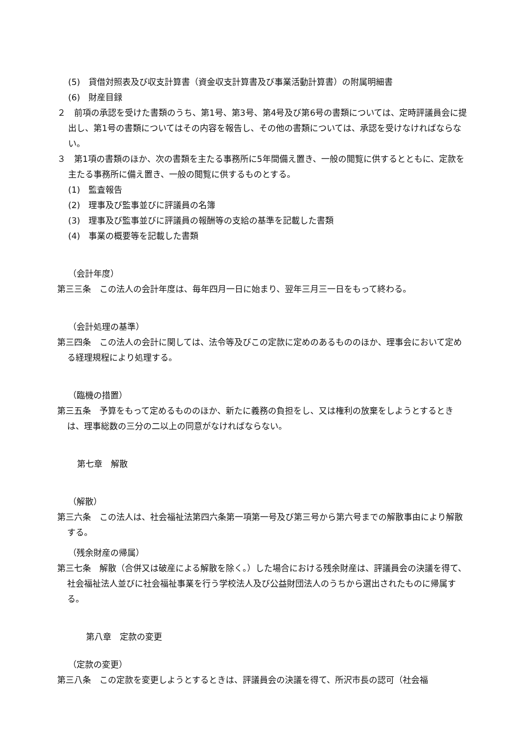(5)　貸借対照表及び収支計算書（資金収支計算書及び事業活動計算書）の附属明細書
(6)　財産目録
２　前項の承認を受けた書類のうち、第1号、第3号、第4号及び第6号の書類については、定時評議員会に提出し、第1号の書類についてはその内容を報告し、その他の書類については、承認を受けなければならない。
３　第1項の書類のほか、次の書類を主たる事務所に5年間備え置き、一般の閲覧に供するとともに、定款を主たる事務所に備え置き、一般の閲覧に供するものとする。
(1)　監査報告
(2)　理事及び監事並びに評議員の名簿
(3)　理事及び監事並びに評議員の報酬等の支給の基準を記載した書類
(4)　事業の概要等を記載した書類
（会計年度）
第三三条　この法人の会計年度は、毎年四月一日に始まり、翌年三月三一日をもって終わる。
（会計処理の基準）
第三四条　この法人の会計に関しては、法令等及びこの定款に定めのあるもののほか、理事会において定める経理規程により処理する。
（臨機の措置）
第三五条　予算をもって定めるもののほか、新たに義務の負担をし、又は権利の放棄をしようとするときは、理事総数の三分の二以上の同意がなければならない。
第七章　解散
（解散）
第三六条　この法人は、社会福祉法第四六条第一項第一号及び第三号から第六号までの解散事由により解散する。
（残余財産の帰属）
第三七条　解散（合併又は破産による解散を除く。）した場合における残余財産は、評議員会の決議を得て、社会福祉法人並びに社会福祉事業を行う学校法人及び公益財団法人のうちから選出されたものに帰属する。
第八章　定款の変更
（定款の変更）
第三八条　この定款を変更しようとするときは、評議員会の決議を得て、所沢市長の認可（社会福